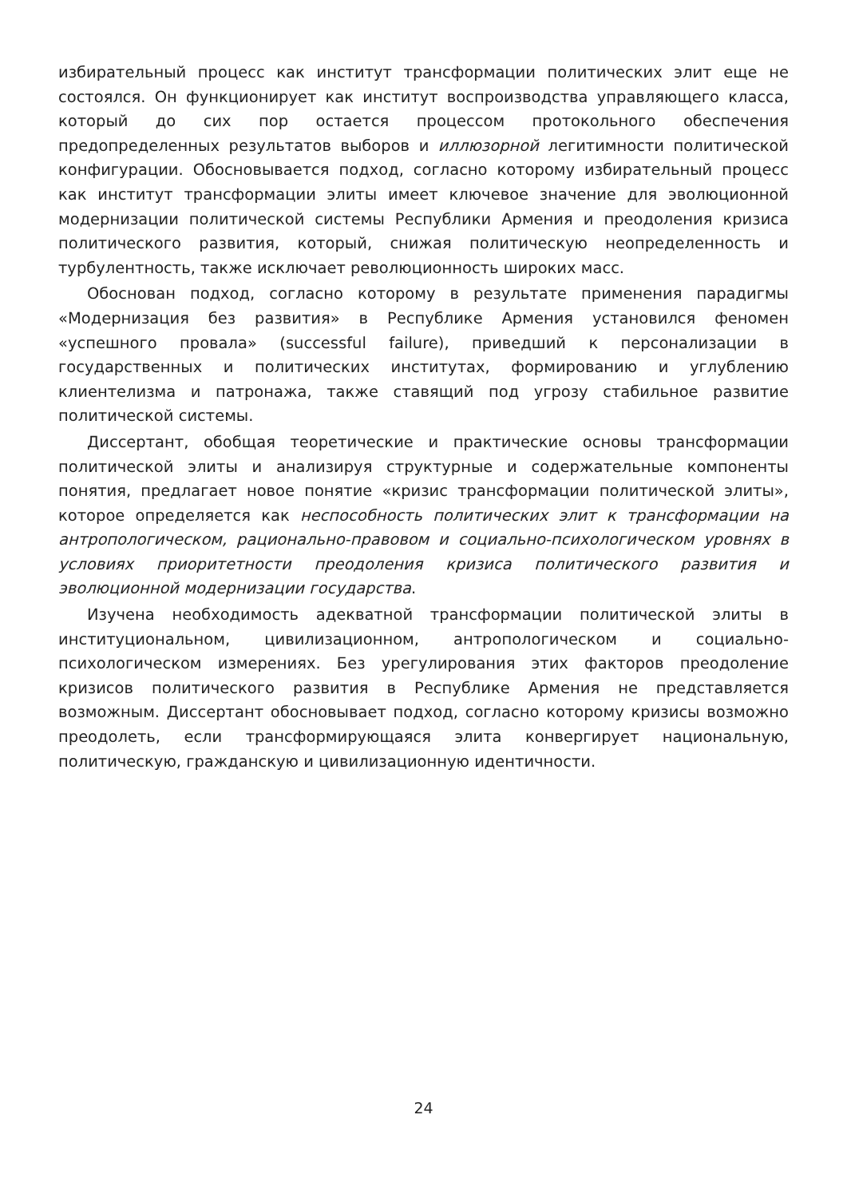избирательный процесс как институт трансформации политических элит еще не состоялся. Он функционирует как институт воспроизводства управляющего класса, который до сих пор остается процессом протокольного обеспечения предопределенных результатов выборов и иллюзорной легитимности политической конфигурации. Обосновывается подход, согласно которому избирательный процесс как институт трансформации элиты имеет ключевое значение для эволюционной модернизации политической системы Республики Армения и преодоления кризиса политического развития, который, снижая политическую неопределенность и турбулентность, также исключает революционность широких масс.
Обоснован подход, согласно которому в результате применения парадигмы «Модернизация без развития» в Республике Армения установился феномен «успешного провала» (successful failure), приведший к персонализации в государственных и политических институтах, формированию и углублению клиентелизма и патронажа, также ставящий под угрозу стабильное развитие политической системы.
Диссертант, обобщая теоретические и практические основы трансформации политической элиты и анализируя структурные и содержательные компоненты понятия, предлагает новое понятие «кризис трансформации политической элиты», которое определяется как неспособность политических элит к трансформации на антропологическом, рационально-правовом и социально-психологическом уровнях в условиях приоритетности преодоления кризиса политического развития и эволюционной модернизации государства.
Изучена необходимость адекватной трансформации политической элиты в институциональном, цивилизационном, антропологическом и социально-психологическом измерениях. Без урегулирования этих факторов преодоление кризисов политического развития в Республике Армения не представляется возможным. Диссертант обосновывает подход, согласно которому кризисы возможно преодолеть, если трансформирующаяся элита конвергирует национальную, политическую, гражданскую и цивилизационную идентичности.
24